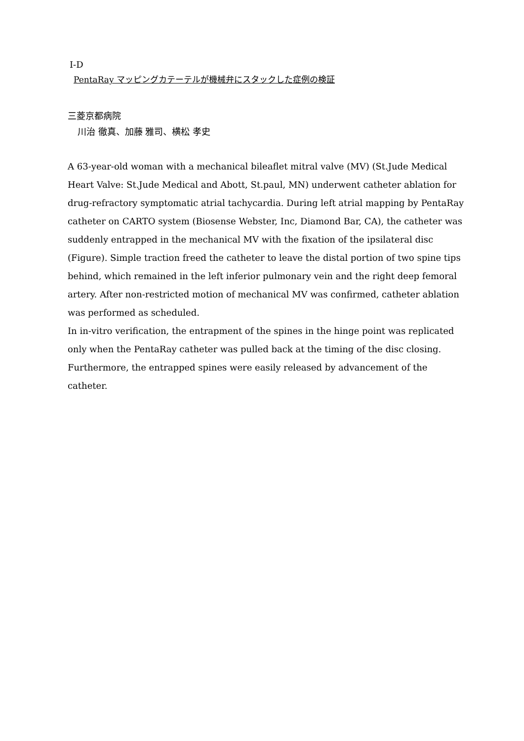Ⅰ-D
PentaRay マッピングカテーテルが機械弁にスタックした症例の検証
三菱京都病院
川治 徹真、加藤 雅司、横松 孝史
A 63-year-old woman with a mechanical bileaflet mitral valve (MV) (St.Jude Medical Heart Valve: St.Jude Medical and Abott, St.paul, MN) underwent catheter ablation for drug-refractory symptomatic atrial tachycardia. During left atrial mapping by PentaRay catheter on CARTO system (Biosense Webster, Inc, Diamond Bar, CA), the catheter was suddenly entrapped in the mechanical MV with the fixation of the ipsilateral disc (Figure). Simple traction freed the catheter to leave the distal portion of two spine tips behind, which remained in the left inferior pulmonary vein and the right deep femoral artery. After non-restricted motion of mechanical MV was confirmed, catheter ablation was performed as scheduled.
In in-vitro verification, the entrapment of the spines in the hinge point was replicated only when the PentaRay catheter was pulled back at the timing of the disc closing. Furthermore, the entrapped spines were easily released by advancement of the catheter.